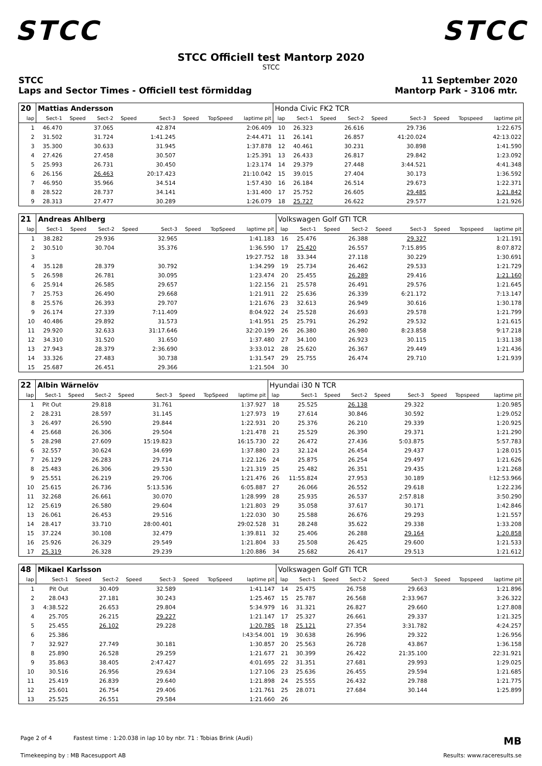STCC STCC
STCC Officiell test Mantorp 2020
STCC
STCC
Laps and Sector Times - Officiell test förmiddag
11 September 2020
Mantorp Park - 3106 mtr.
| 20 | Mattias Andersson | | | | | | | | Honda Civic FK2 TCR | | | | | | | | |
| lap | Sect-1 | Speed | Sect-2 | Speed | Sect-3 | Speed | TopSpeed | laptime pit | lap | Sect-1 | Speed | Sect-2 | Speed | Sect-3 | Speed | Topspeed | laptime pit |
| 1 | 46.470 | | 37.065 | | 42.874 | | | 2:06.409 | 10 | 26.323 | | 26.616 | | 29.736 | | | 1:22.675 |
| 2 | 31.502 | | 31.724 | | 1:41.245 | | | 2:44.471 | 11 | 26.141 | | 26.857 | | 41:20.024 | | | 42:13.022 |
| 3 | 35.300 | | 30.633 | | 31.945 | | | 1:37.878 | 12 | 40.461 | | 30.231 | | 30.898 | | | 1:41.590 |
| 4 | 27.426 | | 27.458 | | 30.507 | | | 1:25.391 | 13 | 26.433 | | 26.817 | | 29.842 | | | 1:23.092 |
| 5 | 25.993 | | 26.731 | | 30.450 | | | 1:23.174 | 14 | 29.379 | | 27.448 | | 3:44.521 | | | 4:41.348 |
| 6 | 26.156 | | 26.463 | | 20:17.423 | | | 21:10.042 | 15 | 39.015 | | 27.404 | | 30.173 | | | 1:36.592 |
| 7 | 46.950 | | 35.966 | | 34.514 | | | 1:57.430 | 16 | 26.184 | | 26.514 | | 29.673 | | | 1:22.371 |
| 8 | 28.522 | | 28.737 | | 34.141 | | | 1:31.400 | 17 | 25.752 | | 26.605 | | 29.485 | | | 1:21.842 |
| 9 | 28.313 | | 27.477 | | 30.289 | | | 1:26.079 | 18 | 25.727 | | 26.622 | | 29.577 | | | 1:21.926 |
| 21 | Andreas Ahlberg | | | | | | | | Volkswagen Golf GTI TCR | | | | | | | | |
| lap | Sect-1 | Speed | Sect-2 | Speed | Sect-3 | Speed | TopSpeed | laptime pit | lap | Sect-1 | Speed | Sect-2 | Speed | Sect-3 | Speed | Topspeed | laptime pit |
| 1 | 38.282 | | 29.936 | | 32.965 | | | 1:41.183 | 16 | 25.476 | | 26.388 | | 29.327 | | | 1:21.191 |
| 2 | 30.510 | | 30.704 | | 35.376 | | | 1:36.590 | 17 | 25.420 | | 26.557 | | 7:15.895 | | | 8:07.872 |
| 3 | | | | | | | | 19:27.752 | 18 | 33.344 | | 27.118 | | 30.229 | | | 1:30.691 |
| 4 | 35.128 | | 28.379 | | 30.792 | | | 1:34.299 | 19 | 25.734 | | 26.462 | | 29.533 | | | 1:21.729 |
| 5 | 26.598 | | 26.781 | | 30.095 | | | 1:23.474 | 20 | 25.455 | | 26.289 | | 29.416 | | | 1:21.160 |
| 6 | 25.914 | | 26.585 | | 29.657 | | | 1:22.156 | 21 | 25.578 | | 26.491 | | 29.576 | | | 1:21.645 |
| 7 | 25.753 | | 26.490 | | 29.668 | | | 1:21.911 | 22 | 25.636 | | 26.339 | | 6:21.172 | | | 7:13.147 |
| 8 | 25.576 | | 26.393 | | 29.707 | | | 1:21.676 | 23 | 32.613 | | 26.949 | | 30.616 | | | 1:30.178 |
| 9 | 26.174 | | 27.339 | | 7:11.409 | | | 8:04.922 | 24 | 25.528 | | 26.693 | | 29.578 | | | 1:21.799 |
| 10 | 40.486 | | 29.892 | | 31.573 | | | 1:41.951 | 25 | 25.791 | | 26.292 | | 29.532 | | | 1:21.615 |
| 11 | 29.920 | | 32.633 | | 31:17.646 | | | 32:20.199 | 26 | 26.380 | | 26.980 | | 8:23.858 | | | 9:17.218 |
| 12 | 34.310 | | 31.520 | | 31.650 | | | 1:37.480 | 27 | 34.100 | | 26.923 | | 30.115 | | | 1:31.138 |
| 13 | 27.943 | | 28.379 | | 2:36.690 | | | 3:33.012 | 28 | 25.620 | | 26.367 | | 29.449 | | | 1:21.436 |
| 14 | 33.326 | | 27.483 | | 30.738 | | | 1:31.547 | 29 | 25.755 | | 26.474 | | 29.710 | | | 1:21.939 |
| 15 | 25.687 | | 26.451 | | 29.366 | | | 1:21.504 | 30 | | | | | | | | |
| 22 | Albin Wärnelöv | | | | | | | | Hyundai i30 N TCR | | | | | | | | |
| lap | Sect-1 | Speed | Sect-2 | Speed | Sect-3 | Speed | TopSpeed | laptime pit | lap | Sect-1 | Speed | Sect-2 | Speed | Sect-3 | Speed | Topspeed | laptime pit |
| 1 | Pit Out | | 29.818 | | 31.761 | | | 1:37.927 | 18 | 25.525 | | 26.138 | | 29.322 | | | 1:20.985 |
| 2 | 28.231 | | 28.597 | | 31.145 | | | 1:27.973 | 19 | 27.614 | | 30.846 | | 30.592 | | | 1:29.052 |
| 3 | 26.497 | | 26.590 | | 29.844 | | | 1:22.931 | 20 | 25.376 | | 26.210 | | 29.339 | | | 1:20.925 |
| 4 | 25.668 | | 26.306 | | 29.504 | | | 1:21.478 | 21 | 25.529 | | 26.390 | | 29.371 | | | 1:21.290 |
| 5 | 28.298 | | 27.609 | | 15:19.823 | | | 16:15.730 | 22 | 26.472 | | 27.436 | | 5:03.875 | | | 5:57.783 |
| 6 | 32.557 | | 30.624 | | 34.699 | | | 1:37.880 | 23 | 32.124 | | 26.454 | | 29.437 | | | 1:28.015 |
| 7 | 26.129 | | 26.283 | | 29.714 | | | 1:22.126 | 24 | 25.875 | | 26.254 | | 29.497 | | | 1:21.626 |
| 8 | 25.483 | | 26.306 | | 29.530 | | | 1:21.319 | 25 | 25.482 | | 26.351 | | 29.435 | | | 1:21.268 |
| 9 | 25.551 | | 26.219 | | 29.706 | | | 1:21.476 | 26 | 11:55.824 | | 27.953 | | 30.189 | | | l:12:53.966 |
| 10 | 25.615 | | 26.736 | | 5:13.536 | | | 6:05.887 | 27 | 26.066 | | 26.552 | | 29.618 | | | 1:22.236 |
| 11 | 32.268 | | 26.661 | | 30.070 | | | 1:28.999 | 28 | 25.935 | | 26.537 | | 2:57.818 | | | 3:50.290 |
| 12 | 25.619 | | 26.580 | | 29.604 | | | 1:21.803 | 29 | 35.058 | | 37.617 | | 30.171 | | | 1:42.846 |
| 13 | 26.061 | | 26.453 | | 29.516 | | | 1:22.030 | 30 | 25.588 | | 26.676 | | 29.293 | | | 1:21.557 |
| 14 | 28.417 | | 33.710 | | 28:00.401 | | | 29:02.528 | 31 | 28.248 | | 35.622 | | 29.338 | | | 1:33.208 |
| 15 | 37.224 | | 30.108 | | 32.479 | | | 1:39.811 | 32 | 25.406 | | 26.288 | | 29.164 | | | 1:20.858 |
| 16 | 25.926 | | 26.329 | | 29.549 | | | 1:21.804 | 33 | 25.508 | | 26.425 | | 29.600 | | | 1:21.533 |
| 17 | 25.319 | | 26.328 | | 29.239 | | | 1:20.886 | 34 | 25.682 | | 26.417 | | 29.513 | | | 1:21.612 |
| 48 | Mikael Karlsson | | | | | | | | Volkswagen Golf GTI TCR | | | | | | | | |
| lap | Sect-1 | Speed | Sect-2 | Speed | Sect-3 | Speed | TopSpeed | laptime pit | lap | Sect-1 | Speed | Sect-2 | Speed | Sect-3 | Speed | Topspeed | laptime pit |
| 1 | Pit Out | | 30.409 | | 32.589 | | | 1:41.147 | 14 | 25.475 | | 26.758 | | 29.663 | | | 1:21.896 |
| 2 | 28.043 | | 27.181 | | 30.243 | | | 1:25.467 | 15 | 25.787 | | 26.568 | | 2:33.967 | | | 3:26.322 |
| 3 | 4:38.522 | | 26.653 | | 29.804 | | | 5:34.979 | 16 | 31.321 | | 26.827 | | 29.660 | | | 1:27.808 |
| 4 | 25.705 | | 26.215 | | 29.227 | | | 1:21.147 | 17 | 25.327 | | 26.661 | | 29.337 | | | 1:21.325 |
| 5 | 25.455 | | 26.102 | | 29.228 | | | 1:20.785 | 18 | 25.121 | | 27.354 | | 3:31.782 | | | 4:24.257 |
| 6 | 25.386 | | | | | | | l:43:54.001 | 19 | 30.638 | | 26.996 | | 29.322 | | | 1:26.956 |
| 7 | 32.927 | | 27.749 | | 30.181 | | | 1:30.857 | 20 | 25.563 | | 26.728 | | 43.867 | | | 1:36.158 |
| 8 | 25.890 | | 26.528 | | 29.259 | | | 1:21.677 | 21 | 30.399 | | 26.422 | | 21:35.100 | | | 22:31.921 |
| 9 | 35.863 | | 38.405 | | 2:47.427 | | | 4:01.695 | 22 | 31.351 | | 27.681 | | 29.993 | | | 1:29.025 |
| 10 | 30.516 | | 26.956 | | 29.634 | | | 1:27.106 | 23 | 25.636 | | 26.455 | | 29.594 | | | 1:21.685 |
| 11 | 25.419 | | 26.839 | | 29.640 | | | 1:21.898 | 24 | 25.555 | | 26.432 | | 29.788 | | | 1:21.775 |
| 12 | 25.601 | | 26.754 | | 29.406 | | | 1:21.761 | 25 | 28.071 | | 27.684 | | 30.144 | | | 1:25.899 |
| 13 | 25.525 | | 26.551 | | 29.584 | | | 1:21.660 | 26 | | | | | | | | |
Page 2 of 4 Fastest time : 1:20.038 in lap 10 by nbr. 71 : Tobias Brink (Audi)
MB
Timekeeping by : MB Racesupport AB
Results: www.raceresults.se